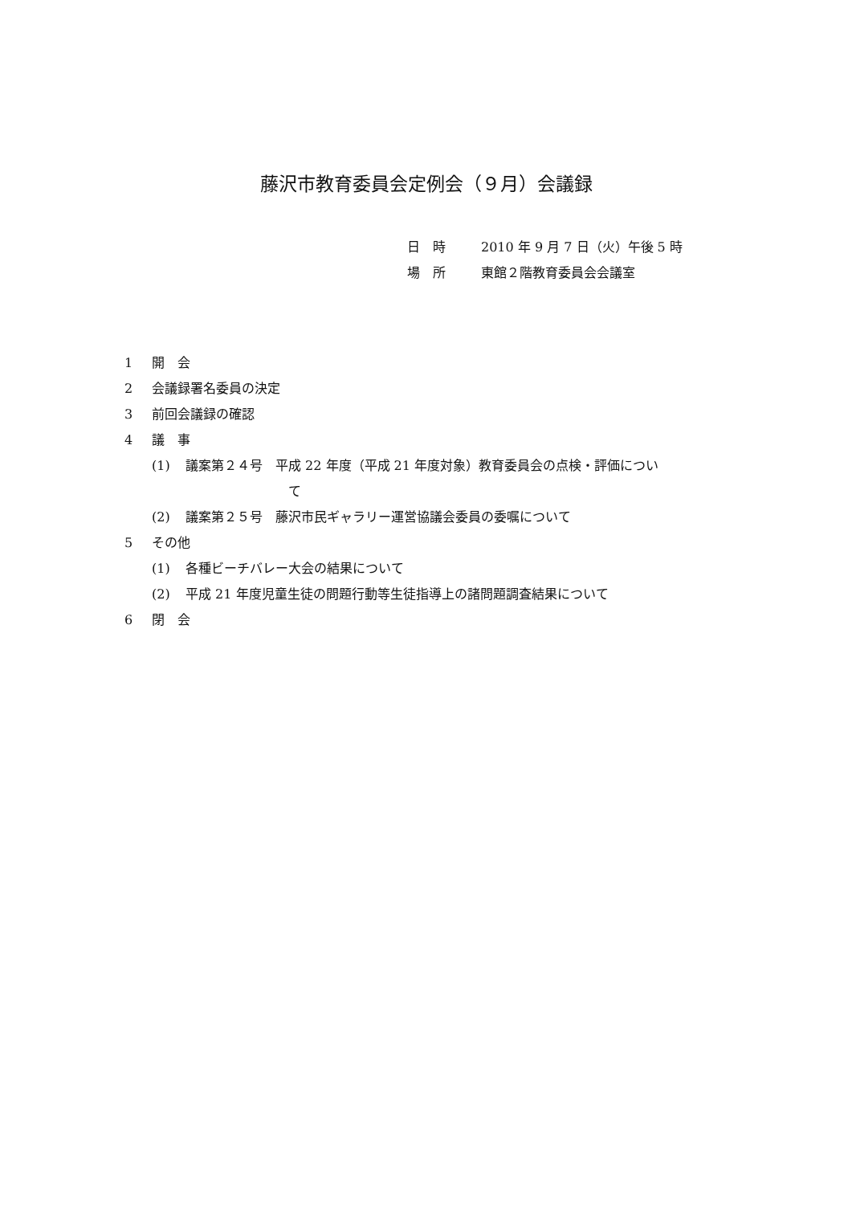藤沢市教育委員会定例会（９月）会議録
日　時 2010 年 9 月 7 日（火）午後 5 時
場　所 東館２階教育委員会会議室
1 開　会
2 会議録署名委員の決定
3 前回会議録の確認
4 議　事
(1) 議案第２４号　平成 22 年度（平成 21 年度対象）教育委員会の点検・評価につい
て
(2) 議案第２５号　藤沢市民ギャラリー運営協議会委員の委嘱について
5 その他
(1) 各種ビーチバレー大会の結果について
(2) 平成 21 年度児童生徒の問題行動等生徒指導上の諸問題調査結果について
6 閉　会